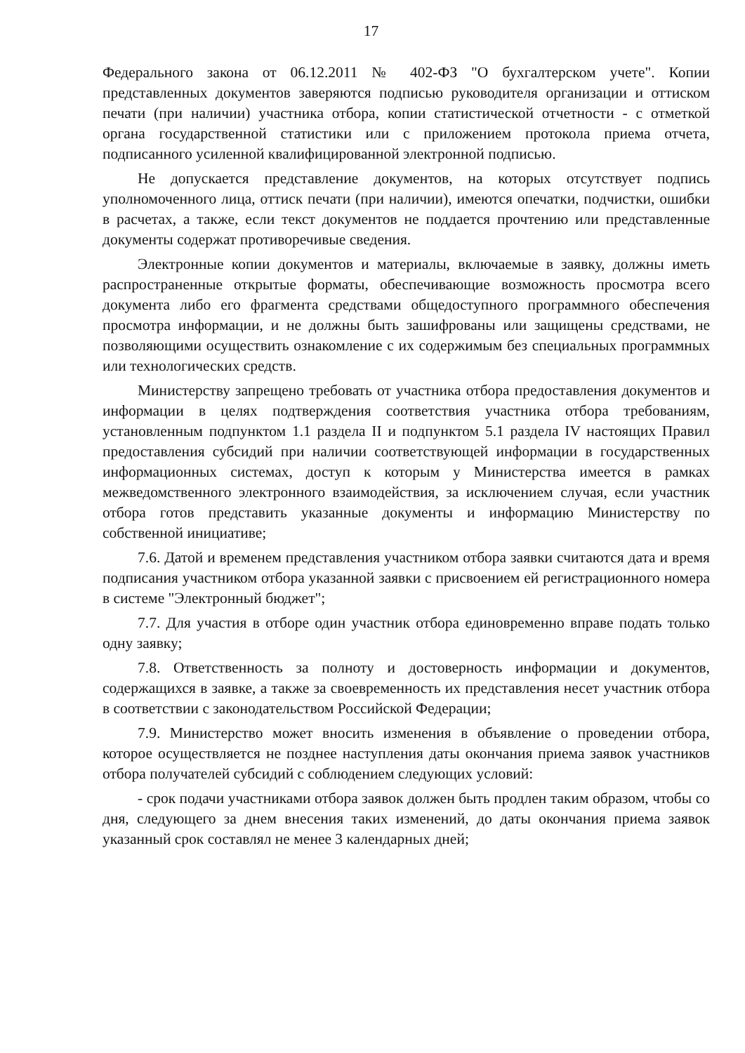17
Федерального закона от 06.12.2011 № 402-ФЗ "О бухгалтерском учете". Копии представленных документов заверяются подписью руководителя организации и оттиском печати (при наличии) участника отбора, копии статистической отчетности - с отметкой органа государственной статистики или с приложением протокола приема отчета, подписанного усиленной квалифицированной электронной подписью.
Не допускается представление документов, на которых отсутствует подпись уполномоченного лица, оттиск печати (при наличии), имеются опечатки, подчистки, ошибки в расчетах, а также, если текст документов не поддается прочтению или представленные документы содержат противоречивые сведения.
Электронные копии документов и материалы, включаемые в заявку, должны иметь распространенные открытые форматы, обеспечивающие возможность просмотра всего документа либо его фрагмента средствами общедоступного программного обеспечения просмотра информации, и не должны быть зашифрованы или защищены средствами, не позволяющими осуществить ознакомление с их содержимым без специальных программных или технологических средств.
Министерству запрещено требовать от участника отбора предоставления документов и информации в целях подтверждения соответствия участника отбора требованиям, установленным подпунктом 1.1 раздела II и подпунктом 5.1 раздела IV настоящих Правил предоставления субсидий при наличии соответствующей информации в государственных информационных системах, доступ к которым у Министерства имеется в рамках межведомственного электронного взаимодействия, за исключением случая, если участник отбора готов представить указанные документы и информацию Министерству по собственной инициативе;
7.6. Датой и временем представления участником отбора заявки считаются дата и время подписания участником отбора указанной заявки с присвоением ей регистрационного номера в системе "Электронный бюджет";
7.7. Для участия в отборе один участник отбора единовременно вправе подать только одну заявку;
7.8. Ответственность за полноту и достоверность информации и документов, содержащихся в заявке, а также за своевременность их представления несет участник отбора в соответствии с законодательством Российской Федерации;
7.9. Министерство может вносить изменения в объявление о проведении отбора, которое осуществляется не позднее наступления даты окончания приема заявок участников отбора получателей субсидий с соблюдением следующих условий:
- срок подачи участниками отбора заявок должен быть продлен таким образом, чтобы со дня, следующего за днем внесения таких изменений, до даты окончания приема заявок указанный срок составлял не менее 3 календарных дней;